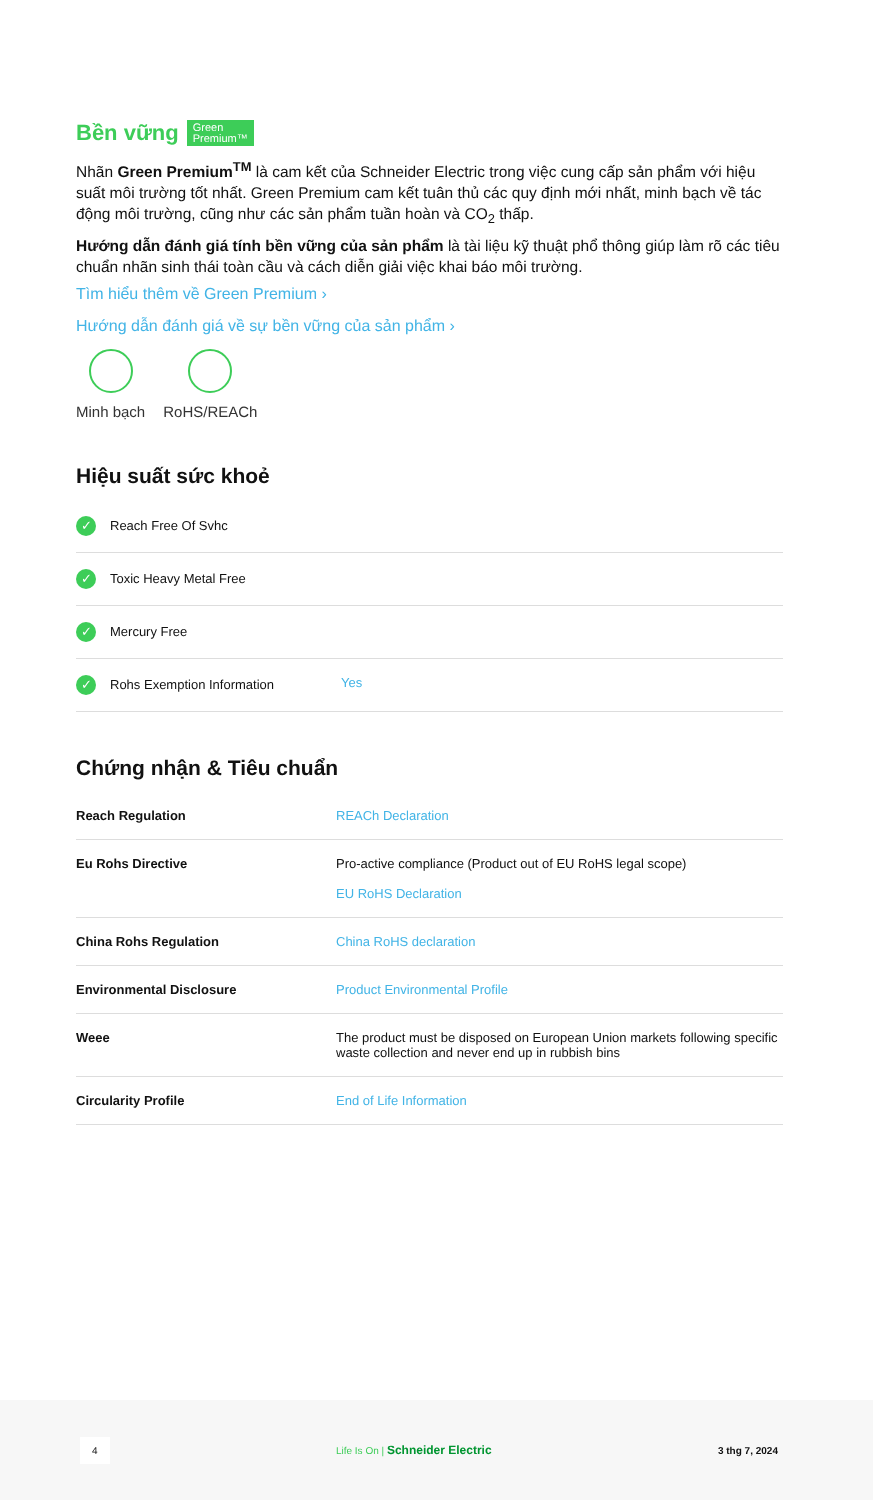Bền vững Green
Premium™
Nhãn Green Premium<sup>TM</sup> là cam kết của Schneider Electric trong việc cung cấp sản phẩm với hiệu suất môi trường tốt nhất. Green Premium cam kết tuân thủ các quy định mới nhất, minh bạch về tác động môi trường, cũng như các sản phẩm tuần hoàn và CO<sub>2</sub> thấp.
Hướng dẫn đánh giá tính bền vững của sản phẩm là tài liệu kỹ thuật phổ thông giúp làm rõ các tiêu chuẩn nhãn sinh thái toàn cầu và cách diễn giải việc khai báo môi trường.
Tìm hiểu thêm về Green Premium ›
Hướng dẫn đánh giá về sự bền vững của sản phẩm ›
Minh bạch RoHS/REACh
Hiệu suất sức khoẻ
| ✓ Reach Free Of Svhc | |
| ✓ Toxic Heavy Metal Free | |
| ✓ Mercury Free | |
| ✓ Rohs Exemption Information | Yes |
Chứng nhận & Tiêu chuẩn
| Reach Regulation | REACh Declaration |
| Eu Rohs Directive | Pro-active compliance (Product out of EU RoHS legal scope) EU RoHS Declaration |
| China Rohs Regulation | China RoHS declaration |
| Environmental Disclosure | Product Environmental Profile |
| Weee | The product must be disposed on European Union markets following specific waste collection and never end up in rubbish bins |
| Circularity Profile | End of Life Information |
4 Life Is On | Schneider Electric 3 thg 7, 2024